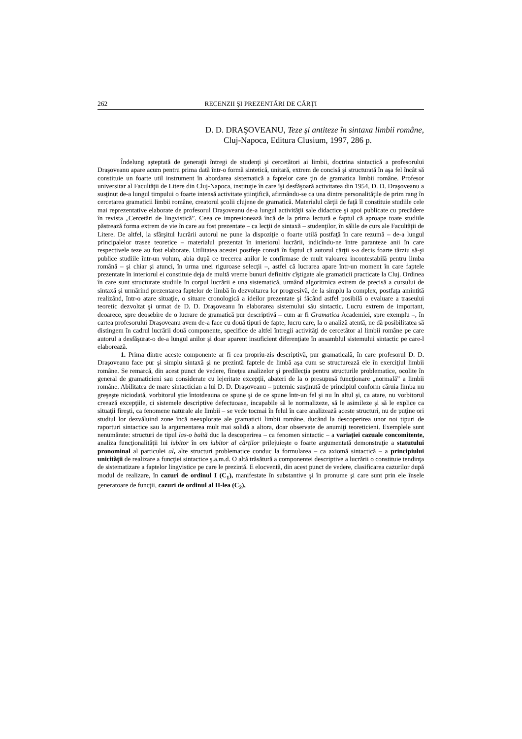262 RECENZII ŞI PREZENTĂRI DE CĂRŢI
D. D. DRAŞOVEANU, Teze şi antiteze în sintaxa limbii române,
Cluj-Napoca, Editura Clusium, 1997, 286 p.
Îndelung aşteptată de generaţii întregi de studenţi şi cercetători ai limbii, doctrina sintactică a profesorului Draşoveanu apare acum pentru prima dată într-o formă sintetică, unitară, extrem de concisă şi structurată în aşa fel încât să constituie un foarte util instrument în abordarea sistematică a faptelor care ţin de gramatica limbii române. Profesor universitar al Facultăţii de Litere din Cluj-Napoca, instituţie în care îşi desfăşoară activitatea din 1954, D. D. Draşoveanu a susţinut de-a lungul timpului o foarte intensă activitate ştiinţifică, afirmându-se ca una dintre personalităţile de prim rang în cercetarea gramaticii limbii române, creatorul şcolii clujene de gramatică. Materialul cărţii de faţă îl constituie studiile cele mai reprezentative elaborate de profesorul Draşoveanu de-a lungul activităţii sale didactice şi apoi publicate cu precădere în revista „Cercetări de lingvistică”. Ceea ce impresionează încă de la prima lectură e faptul că aproape toate studiile păstrează forma extrem de vie în care au fost prezentate – ca lecţii de sintaxă – studenţilor, în sălile de curs ale Facultăţii de Litere. De altfel, la sfârşitul lucrării autorul ne pune la dispoziţie o foarte utilă postfaţă în care rezumă – de-a lungul principalelor trasee teoretice – materialul prezentat în interiorul lucrării, indicîndu-ne între paranteze anii în care respectivele teze au fost elaborate. Utilitatea acestei postfeţe constă în faptul că autorul cărţii s-a decis foarte târziu să-şi publice studiile într-un volum, abia după ce trecerea anilor le confirmase de mult valoarea incontestabilă pentru limba română – şi chiar şi atunci, în urma unei riguroase selecţii –, astfel că lucrarea apare într-un moment în care faptele prezentate în interiorul ei constituie deja de multă vreme bunuri definitiv cîştigate ale gramaticii practicate la Cluj. Ordinea în care sunt structurate studiile în corpul lucrării e una sistematică, urmând algoritmica extrem de precisă a cursului de sintaxă şi urmărind prezentarea faptelor de limbă în dezvoltarea lor progresivă, de la simplu la complex, postfaţa amintită realizând, într-o atare situaţie, o situare cronologică a ideilor prezentate şi făcând astfel posibilă o evaluare a traseului teoretic dezvoltat şi urmat de D. D. Draşoveanu în elaborarea sistemului său sintactic. Lucru extrem de important, deoarece, spre deosebire de o lucrare de gramatică pur descriptivă – cum ar fi Gramatica Academiei, spre exemplu –, în cartea profesorului Draşoveanu avem de-a face cu două tipuri de fapte, lucru care, la o analiză atentă, ne dă posibilitatea să distingem în cadrul lucrării două componente, specifice de altfel întregii activităţi de cercetător al limbii române pe care autorul a desfăşurat-o de-a lungul anilor şi doar aparent insuficient diferenţiate în ansamblul sistemului sintactic pe care-l elaborează.
1. Prima dintre aceste componente ar fi cea propriu-zis descriptivă, pur gramaticală, în care profesorul D. D. Draşoveanu face pur şi simplu sintaxă şi ne prezintă faptele de limbă aşa cum se structurează ele în exerciţiul limbii române. Se remarcă, din acest punct de vedere, fineţea analizelor şi predilecţia pentru structurile problematice, ocolite în general de gramaticieni sau considerate cu lejeritate excepţii, abateri de la o presupusă funcţionare „normală” a limbii române. Abilitatea de mare sintactician a lui D. D. Draşoveanu – puternic susţinută de principiul conform căruia limba nu greşeşte niciodată, vorbitorul ştie întotdeauna ce spune şi de ce spune într-un fel şi nu în altul şi, ca atare, nu vorbitorul creează excepţiile, ci sistemele descriptive defectuoase, incapabile să le normalizeze, să le asimileze şi să le explice ca situaţii fireşti, ca fenomene naturale ale limbii – se vede tocmai în felul în care analizează aceste structuri, nu de puţine ori studiul lor dezvăluind zone încă neexplorate ale gramaticii limbii române, ducând la descoperirea unor noi tipuri de raporturi sintactice sau la argumentarea mult mai solidă a altora, doar observate de anumiţi teoreticieni. Exemplele sunt nenumărate: structuri de tipul las-o baltă duc la descoperirea – ca fenomen sintactic – a variaţiei cazuale concomitente, analiza funcţionalităţii lui iubitor în om iubitor al cărţilor prilejuieşte o foarte argumentată demonstraţie a statutului pronominal al particulei al, alte structuri problematice conduc la formularea – ca axiomă sintactică – a principiului unicităţii de realizare a funcţiei sintactice ş.a.m.d. O altă trăsătură a componentei descriptive a lucrării o constituie tendinţa de sistematizare a faptelor lingvistice pe care le prezintă. E elocventă, din acest punct de vedere, clasificarea cazurilor după modul de realizare, în cazuri de ordinul I (C<sub>1</sub>), manifestate în substantive şi în pronume şi care sunt prin ele însele generatoare de funcţii, cazuri de ordinul al II-lea (C<sub>2</sub>),